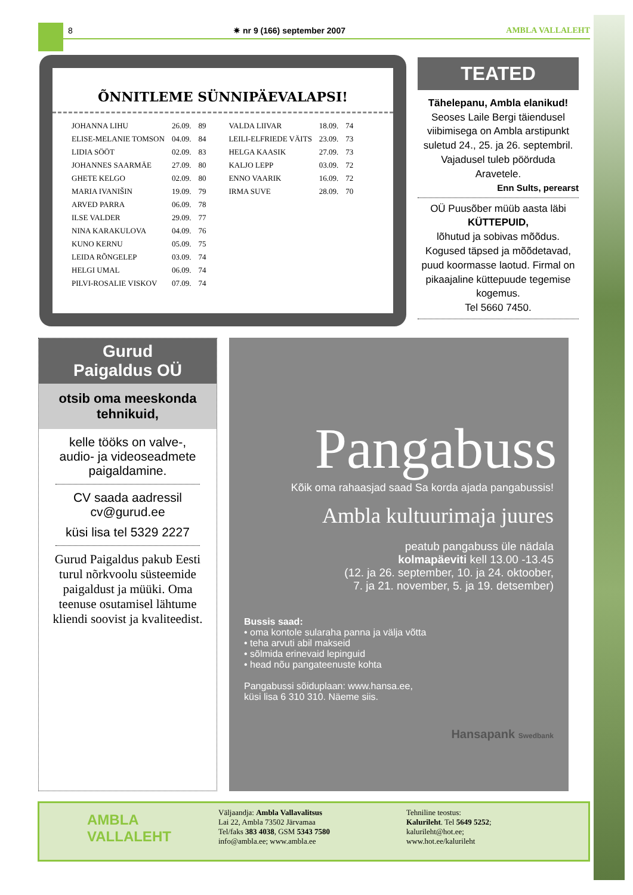8 ✷ nr 9 (166) september 2007 AMBLA VALLALEHT
ÕNNITLEME SÜNNIPÄEVALAPSI!
| JOHANNA LIHU | 26.09. | 89 |
| ELISE-MELANIE TOMSON | 04.09. | 84 |
| LIDIA SÖÖT | 02.09. | 83 |
| JOHANNES SAARMÄE | 27.09. | 80 |
| GHETE KELGO | 02.09. | 80 |
| MARIA IVANIŠIN | 19.09. | 79 |
| ARVED PARRA | 06.09. | 78 |
| ILSE VALDER | 29.09. | 77 |
| NINA KARAKULOVA | 04.09. | 76 |
| KUNO KERNU | 05.09. | 75 |
| LEIDA RÕNGELEP | 03.09. | 74 |
| HELGI UMAL | 06.09. | 74 |
| PILVI-ROSALIE VISKOV | 07.09. | 74 |
| VALDA LIIVAR | 18.09. | 74 |
| LEILI-ELFRIEDE VÄITS | 23.09. | 73 |
| HELGA KAASIK | 27.09. | 73 |
| KALJO LEPP | 03.09. | 72 |
| ENNO VAARIK | 16.09. | 72 |
| IRMA SUVE | 28.09. | 70 |
TEATED
Tähelepanu, Ambla elanikud!
Seoses Laile Bergi täiendusel viibimisega on Ambla arstipunkt suletud 24., 25. ja 26. septembril. Vajadusel tuleb pöörduda Aravetele.
Enn Sults, perearst
OÜ Puusõber müüb aasta läbi
KÜTTEPUID,
lõhutud ja sobivas mõõdus. Kogused täpsed ja mõõdetavad, puud koormasse laotud. Firmal on pikaajaline küttepuude tegemise kogemus.
Tel 5660 7450.
Gurud
Paigaldus OÜ
otsib oma meeskonda tehnikuid,
kelle tööks on valve-, audio- ja videoseadmete paigaldamine.
CV saada aadressil
cv@gurud.ee
küsi lisa tel 5329 2227
Gurud Paigaldus pakub Eesti turul nõrkvoolu süsteemide paigaldust ja müüki. Oma teenuse osutamisel lähtume kliendi soovist ja kvaliteedist.
Pangabuss
Kõik oma rahaasjad saad Sa korda ajada pangabussis!
Ambla kultuurimaja juures
peatub pangabuss üle nädala
kolmapäeviti kell 13.00 -13.45
(12. ja 26. september, 10. ja 24. oktoober,
7. ja 21. november, 5. ja 19. detsember)
Bussis saad:
• oma kontole sularaha panna ja välja võtta
• teha arvuti abil makseid
• sõlmida erinevaid lepinguid
• head nõu pangateenuste kohta
Pangabussi sõiduplaan: www.hansa.ee,
küsi lisa 6 310 310. Näeme siis.
Hansapank Swedbank
AMBLA
VALLALEHT
Väljaandja: Ambla Vallavalitsus
Lai 22, Ambla 73502 Järvamaa
Tel/faks 383 4038, GSM 5343 7580
info@ambla.ee; www.ambla.ee
Tehniline teostus:
Kalurileht. Tel 5649 5252;
kalurileht@hot.ee;
www.hot.ee/kalurileht